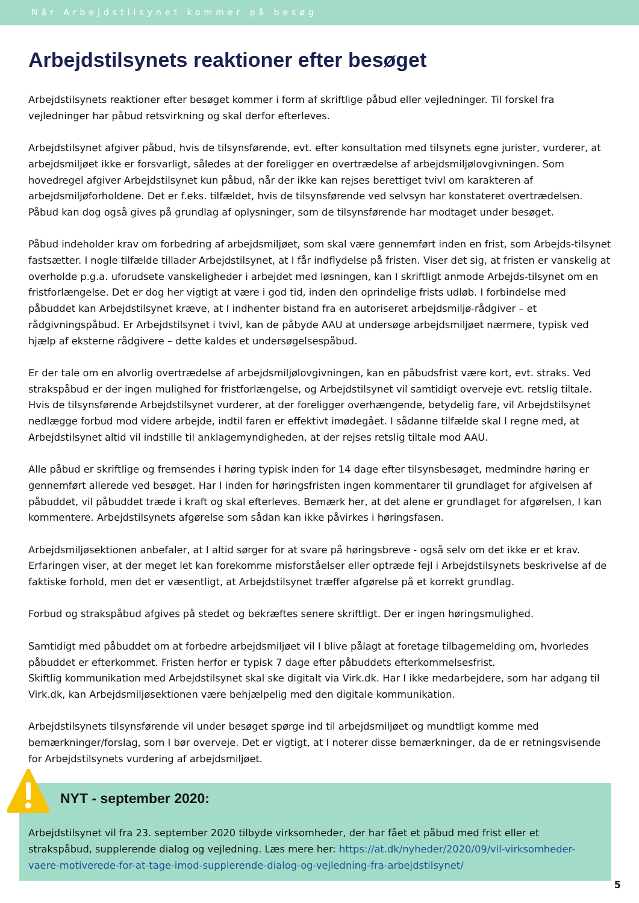Når Arbejdstilsynet kommer på besøg
Arbejdstilsynets reaktioner efter besøget
Arbejdstilsynets reaktioner efter besøget kommer i form af skriftlige påbud eller vejledninger. Til forskel fra vejledninger har påbud retsvirkning og skal derfor efterleves.
Arbejdstilsynet afgiver påbud, hvis de tilsynsførende, evt. efter konsultation med tilsynets egne jurister, vurderer, at arbejdsmiljøet ikke er forsvarligt, således at der foreligger en overtrædelse af arbejdsmiljølovgivningen. Som hovedregel afgiver Arbejdstilsynet kun påbud, når der ikke kan rejses berettiget tvivl om karakteren af arbejdsmiljøforholdene. Det er f.eks. tilfældet, hvis de tilsynsførende ved selvsyn har konstateret overtrædelsen. Påbud kan dog også gives på grundlag af oplysninger, som de tilsynsførende har modtaget under besøget.
Påbud indeholder krav om forbedring af arbejdsmiljøet, som skal være gennemført inden en frist, som Arbejds-tilsynet fastsætter. I nogle tilfælde tillader Arbejdstilsynet, at I får indflydelse på fristen. Viser det sig, at fristen er vanskelig at overholde p.g.a. uforudsete vanskeligheder i arbejdet med løsningen, kan I skriftligt anmode Arbejds-tilsynet om en fristforlængelse. Det er dog her vigtigt at være i god tid, inden den oprindelige frists udløb. I forbindelse med påbuddet kan Arbejdstilsynet kræve, at I indhenter bistand fra en autoriseret arbejdsmiljø-rådgiver – et rådgivningspåbud. Er Arbejdstilsynet i tvivl, kan de påbyde AAU at undersøge arbejdsmiljøet nærmere, typisk ved hjælp af eksterne rådgivere – dette kaldes et undersøgelsespåbud.
Er der tale om en alvorlig overtrædelse af arbejdsmiljølovgivningen, kan en påbudsfrist være kort, evt. straks. Ved strakspåbud er der ingen mulighed for fristforlængelse, og Arbejdstilsynet vil samtidigt overveje evt. retslig tiltale. Hvis de tilsynsførende Arbejdstilsynet vurderer, at der foreligger overhængende, betydelig fare, vil Arbejdstilsynet nedlægge forbud mod videre arbejde, indtil faren er effektivt imødegået. I sådanne tilfælde skal I regne med, at Arbejdstilsynet altid vil indstille til anklagemyndigheden, at der rejses retslig tiltale mod AAU.
Alle påbud er skriftlige og fremsendes i høring typisk inden for 14 dage efter tilsynsbesøget, medmindre høring er gennemført allerede ved besøget. Har I inden for høringsfristen ingen kommentarer til grundlaget for afgivelsen af påbuddet, vil påbuddet træde i kraft og skal efterleves. Bemærk her, at det alene er grundlaget for afgørelsen, I kan kommentere. Arbejdstilsynets afgørelse som sådan kan ikke påvirkes i høringsfasen.
Arbejdsmiljøsektionen anbefaler, at I altid sørger for at svare på høringsbreve - også selv om det ikke er et krav. Erfaringen viser, at der meget let kan forekomme misforståelser eller optræde fejl i Arbejdstilsynets beskrivelse af de faktiske forhold, men det er væsentligt, at Arbejdstilsynet træffer afgørelse på et korrekt grundlag.
Forbud og strakspåbud afgives på stedet og bekræftes senere skriftligt. Der er ingen høringsmulighed.
Samtidigt med påbuddet om at forbedre arbejdsmiljøet vil I blive pålagt at foretage tilbagemelding om, hvorledes påbuddet er efterkommet. Fristen herfor er typisk 7 dage efter påbuddets efterkommelsesfrist.
Skiftlig kommunikation med Arbejdstilsynet skal ske digitalt via Virk.dk. Har I ikke medarbejdere, som har adgang til Virk.dk, kan Arbejdsmiljøsektionen være behjælpelig med den digitale kommunikation.
Arbejdstilsynets tilsynsførende vil under besøget spørge ind til arbejdsmiljøet og mundtligt komme med bemærkninger/forslag, som I bør overveje. Det er vigtigt, at I noterer disse bemærkninger, da de er retningsvisende for Arbejdstilsynets vurdering af arbejdsmiljøet.
NYT - september 2020:
Arbejdstilsynet vil fra 23. september 2020 tilbyde virksomheder, der har fået et påbud med frist eller et strakspåbud, supplerende dialog og vejledning. Læs mere her: https://at.dk/nyheder/2020/09/vil-virksomheder-vaere-motiverede-for-at-tage-imod-supplerende-dialog-og-vejledning-fra-arbejdstilsynet/
5